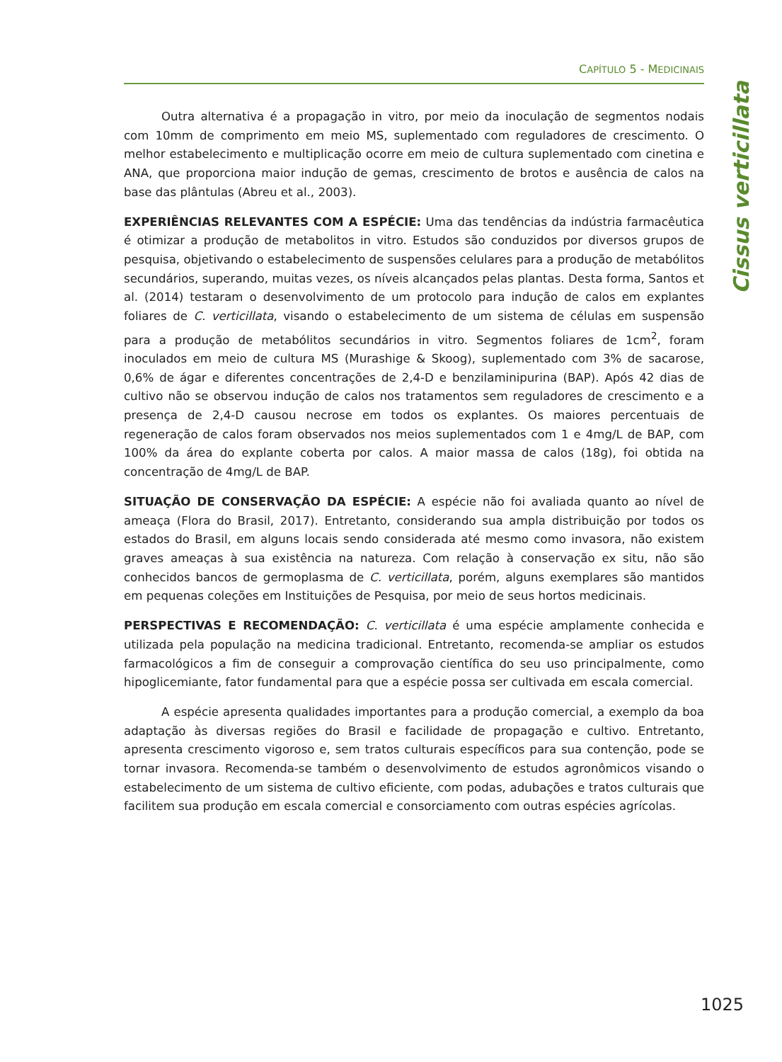CAPÍTULO 5 - MEDICINAIS
Cissus verticillata
Outra alternativa é a propagação in vitro, por meio da inoculação de segmentos nodais com 10mm de comprimento em meio MS, suplementado com reguladores de crescimento. O melhor estabelecimento e multiplicação ocorre em meio de cultura suplementado com cinetina e ANA, que proporciona maior indução de gemas, crescimento de brotos e ausência de calos na base das plântulas (Abreu et al., 2003).
EXPERIÊNCIAS RELEVANTES COM A ESPÉCIE: Uma das tendências da indústria farmacêutica é otimizar a produção de metabolitos in vitro. Estudos são conduzidos por diversos grupos de pesquisa, objetivando o estabelecimento de suspensões celulares para a produção de metabólitos secundários, superando, muitas vezes, os níveis alcançados pelas plantas. Desta forma, Santos et al. (2014) testaram o desenvolvimento de um protocolo para indução de calos em explantes foliares de C. verticillata, visando o estabelecimento de um sistema de células em suspensão para a produção de metabólitos secundários in vitro. Segmentos foliares de 1cm<sup>2</sup>, foram inoculados em meio de cultura MS (Murashige & Skoog), suplementado com 3% de sacarose, 0,6% de ágar e diferentes concentrações de 2,4-D e benzilaminipurina (BAP). Após 42 dias de cultivo não se observou indução de calos nos tratamentos sem reguladores de crescimento e a presença de 2,4-D causou necrose em todos os explantes. Os maiores percentuais de regeneração de calos foram observados nos meios suplementados com 1 e 4mg/L de BAP, com 100% da área do explante coberta por calos. A maior massa de calos (18g), foi obtida na concentração de 4mg/L de BAP.
SITUAÇÃO DE CONSERVAÇÃO DA ESPÉCIE: A espécie não foi avaliada quanto ao nível de ameaça (Flora do Brasil, 2017). Entretanto, considerando sua ampla distribuição por todos os estados do Brasil, em alguns locais sendo considerada até mesmo como invasora, não existem graves ameaças à sua existência na natureza. Com relação à conservação ex situ, não são conhecidos bancos de germoplasma de C. verticillata, porém, alguns exemplares são mantidos em pequenas coleções em Instituições de Pesquisa, por meio de seus hortos medicinais.
PERSPECTIVAS E RECOMENDAÇÃO: C. verticillata é uma espécie amplamente conhecida e utilizada pela população na medicina tradicional. Entretanto, recomenda-se ampliar os estudos farmacológicos a fim de conseguir a comprovação científica do seu uso principalmente, como hipoglicemiante, fator fundamental para que a espécie possa ser cultivada em escala comercial.
A espécie apresenta qualidades importantes para a produção comercial, a exemplo da boa adaptação às diversas regiões do Brasil e facilidade de propagação e cultivo. Entretanto, apresenta crescimento vigoroso e, sem tratos culturais específicos para sua contenção, pode se tornar invasora. Recomenda-se também o desenvolvimento de estudos agronômicos visando o estabelecimento de um sistema de cultivo eficiente, com podas, adubações e tratos culturais que facilitem sua produção em escala comercial e consorciamento com outras espécies agrícolas.
1025